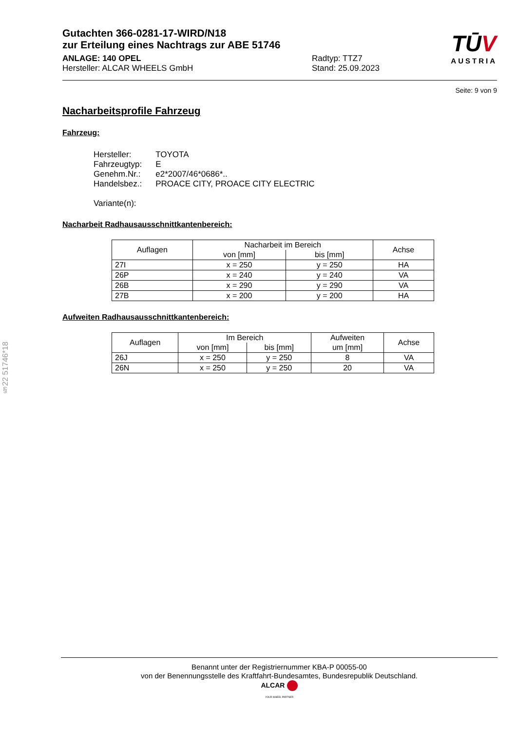§22 51746*18
TŪV
AUSTRIA
Gutachten 366-0281-17-WIRD/N18
zur Erteilung eines Nachtrags zur ABE 51746
ANLAGE: 140 OPEL
Hersteller: ALCAR WHEELS GmbH
Radtyp: TTZ7
Stand: 25.09.2023
Seite: 9 von 9
Nacharbeitsprofile Fahrzeug
Fahrzeug:
| Hersteller: | TOYOTA |
| Fahrzeugtyp: | E |
| Genehm.Nr.: | e2*2007/46*0686*.. |
| Handelsbez.: | PROACE CITY, PROACE CITY ELECTRIC |
| Variante(n): | |
Nacharbeit Radhausausschnittkantenbereich:
| Auflagen | Nacharbeit im Bereich | | Achse |
| --- | --- | --- | --- |
| | von [mm] | bis [mm] | |
| 27I | x = 250 | y = 250 | HA |
| 26P | x = 240 | y = 240 | VA |
| 26B | x = 290 | y = 290 | VA |
| 27B | x = 200 | y = 200 | HA |
Aufweiten Radhausausschnittkantenbereich:
| Auflagen | Im Bereich | | Aufweiten um [mm] | Achse |
| --- | --- | --- | --- | --- |
| | von [mm] | bis [mm] | | |
| 26J | x = 250 | y = 250 | 8 | VA |
| 26N | x = 250 | y = 250 | 20 | VA |
Benannt unter der Registriernummer KBA-P 00055-00
von der Benennungsstelle des Kraftfahrt-Bundesamtes, Bundesrepublik Deutschland.
ALCAR
YOUR WHEEL PARTNER